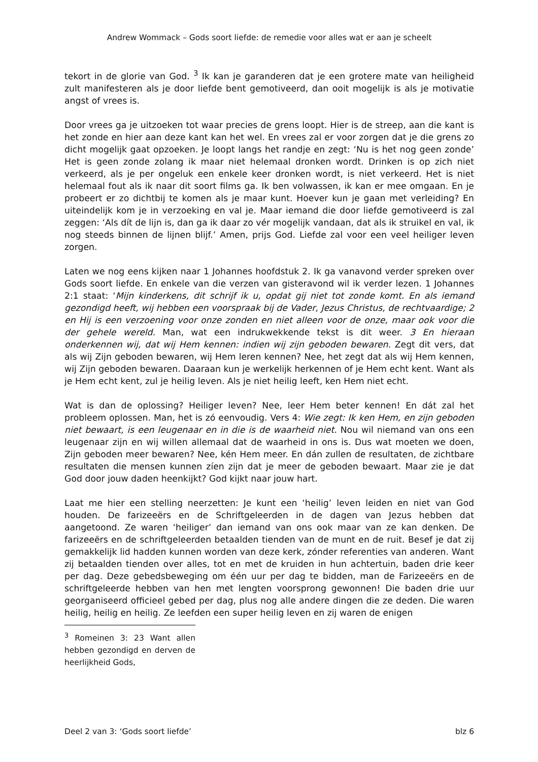Andrew Wommack – Gods soort liefde: de remedie voor alles wat er aan je scheelt
tekort in de glorie van God. <sup>3</sup> Ik kan je garanderen dat je een grotere mate van heiligheid zult manifesteren als je door liefde bent gemotiveerd, dan ooit mogelijk is als je motivatie angst of vrees is.
Door vrees ga je uitzoeken tot waar precies de grens loopt. Hier is de streep, aan die kant is het zonde en hier aan deze kant kan het wel. En vrees zal er voor zorgen dat je die grens zo dicht mogelijk gaat opzoeken. Je loopt langs het randje en zegt: ‘Nu is het nog geen zonde’ Het is geen zonde zolang ik maar niet helemaal dronken wordt. Drinken is op zich niet verkeerd, als je per ongeluk een enkele keer dronken wordt, is niet verkeerd. Het is niet helemaal fout als ik naar dit soort films ga. Ik ben volwassen, ik kan er mee omgaan. En je probeert er zo dichtbij te komen als je maar kunt. Hoever kun je gaan met verleiding? En uiteindelijk kom je in verzoeking en val je. Maar iemand die door liefde gemotiveerd is zal zeggen: ‘Als dít de lijn is, dan ga ik daar zo vér mogelijk vandaan, dat als ik struikel en val, ik nog steeds binnen de lijnen blijf.’ Amen, prijs God. Liefde zal voor een veel heiliger leven zorgen.
Laten we nog eens kijken naar 1 Johannes hoofdstuk 2. Ik ga vanavond verder spreken over Gods soort liefde. En enkele van die verzen van gisteravond wil ik verder lezen. 1 Johannes 2:1 staat: ‘Mijn kinderkens, dit schrijf ik u, opdat gij niet tot zonde komt. En als iemand gezondigd heeft, wij hebben een voorspraak bij de Vader, Jezus Christus, de rechtvaardige; 2 en Hij is een verzoening voor onze zonden en niet alleen voor de onze, maar ook voor die der gehele wereld. Man, wat een indrukwekkende tekst is dit weer. 3 En hieraan onderkennen wij, dat wij Hem kennen: indien wij zijn geboden bewaren. Zegt dit vers, dat als wij Zijn geboden bewaren, wij Hem leren kennen? Nee, het zegt dat als wij Hem kennen, wij Zijn geboden bewaren. Daaraan kun je werkelijk herkennen of je Hem echt kent. Want als je Hem echt kent, zul je heilig leven. Als je niet heilig leeft, ken Hem niet echt.
Wat is dan de oplossing? Heiliger leven? Nee, leer Hem beter kennen! En dát zal het probleem oplossen. Man, het is zó eenvoudig. Vers 4: Wie zegt: Ik ken Hem, en zijn geboden niet bewaart, is een leugenaar en in die is de waarheid niet. Nou wil niemand van ons een leugenaar zijn en wij willen allemaal dat de waarheid in ons is. Dus wat moeten we doen, Zijn geboden meer bewaren? Nee, kén Hem meer. En dán zullen de resultaten, de zichtbare resultaten die mensen kunnen zíen zijn dat je meer de geboden bewaart. Maar zie je dat God door jouw daden heenkijkt? God kijkt naar jouw hart.
Laat me hier een stelling neerzetten: Je kunt een ‘heilig’ leven leiden en niet van God houden. De farizeeërs en de Schriftgeleerden in de dagen van Jezus hebben dat aangetoond. Ze waren ‘heiliger’ dan iemand van ons ook maar van ze kan denken. De farizeeërs en de schriftgeleerden betaalden tienden van de munt en de ruit. Besef je dat zij gemakkelijk lid hadden kunnen worden van deze kerk, zónder referenties van anderen. Want zij betaalden tienden over alles, tot en met de kruiden in hun achtertuin, baden drie keer per dag. Deze gebedsbeweging om één uur per dag te bidden, man de Farizeeërs en de schriftgeleerde hebben van hen met lengten voorsprong gewonnen! Die baden drie uur georganiseerd officieel gebed per dag, plus nog alle andere dingen die ze deden. Die waren heilig, heilig en heilig. Ze leefden een super heilig leven en zij waren de enigen
<sup>3</sup> Romeinen 3: 23 Want allen hebben gezondigd en derven de heerlijkheid Gods,
Deel 2 van 3: ‘Gods soort liefde’ blz 6